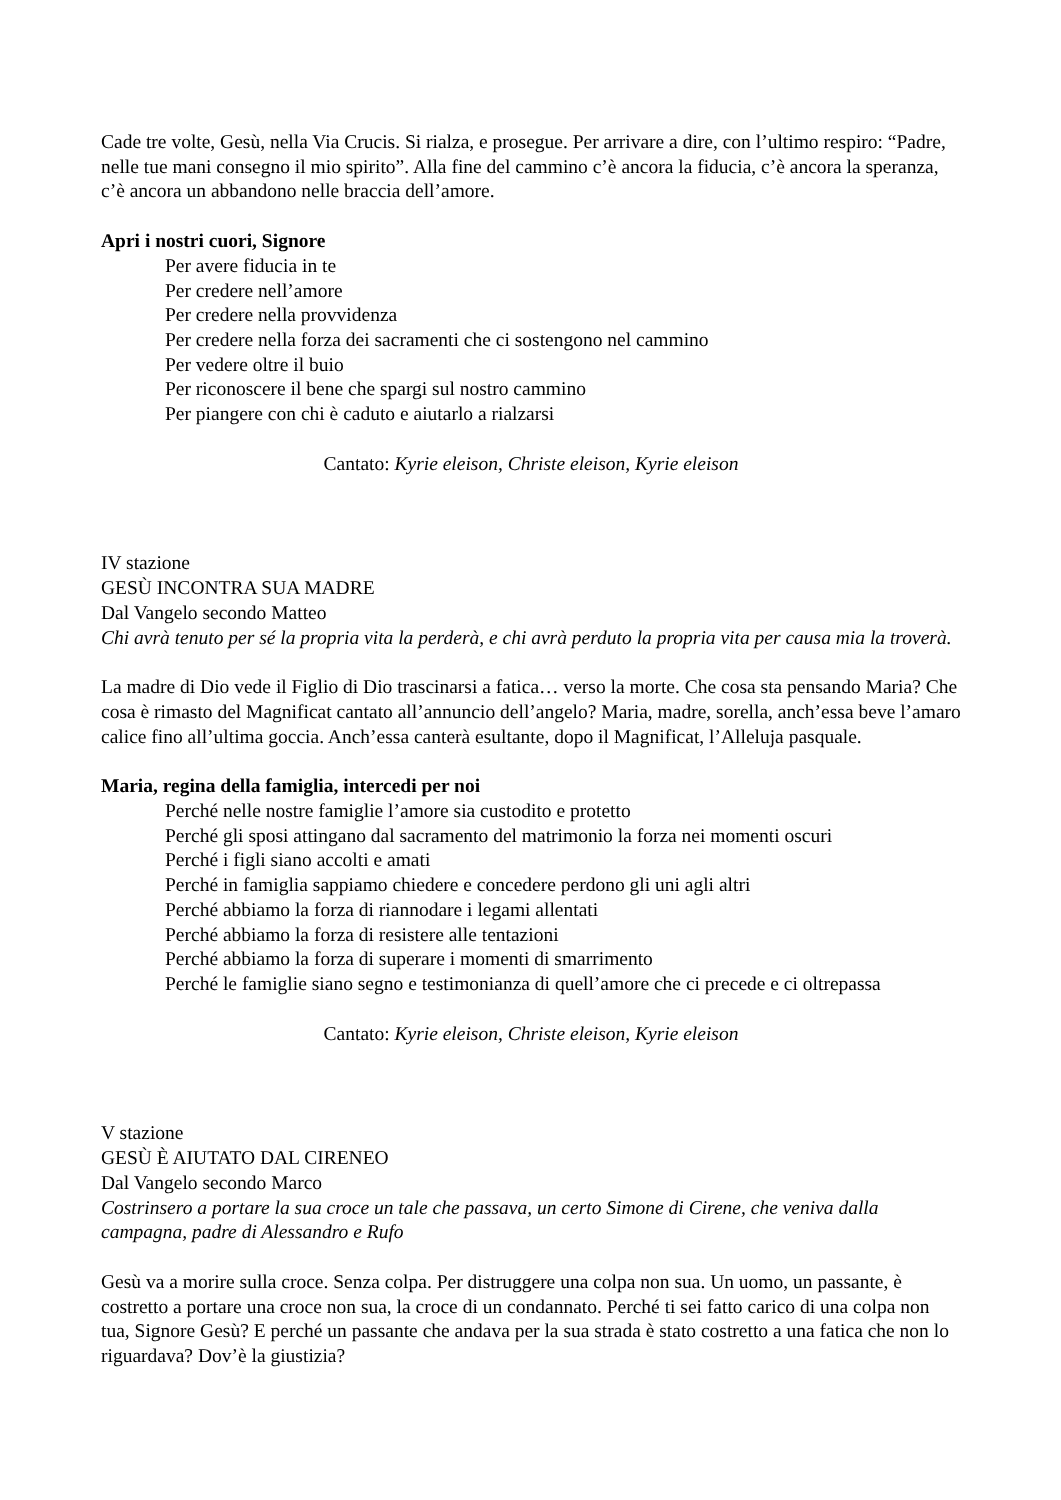Cade tre volte, Gesù, nella Via Crucis. Si rialza, e prosegue. Per arrivare a dire, con l’ultimo respiro: “Padre, nelle tue mani consegno il mio spirito”. Alla fine del cammino c’è ancora la fiducia, c’è ancora la speranza, c’è ancora un abbandono nelle braccia dell’amore.
Apri i nostri cuori, Signore
Per avere fiducia in te
Per credere nell’amore
Per credere nella provvidenza
Per credere nella forza dei sacramenti che ci sostengono nel cammino
Per vedere oltre il buio
Per riconoscere il bene che spargi sul nostro cammino
Per piangere con chi è caduto e aiutarlo a rialzarsi
Cantato: Kyrie eleison, Christe eleison, Kyrie eleison
IV stazione
GESÙ INCONTRA SUA MADRE
Dal Vangelo secondo Matteo
Chi avrà tenuto per sé la propria vita la perderà, e chi avrà perduto la propria vita per causa mia la troverà.
La madre di Dio vede il Figlio di Dio trascinarsi a fatica… verso la morte. Che cosa sta pensando Maria? Che cosa è rimasto del Magnificat cantato all’annuncio dell’angelo? Maria, madre, sorella, anch’essa beve l’amaro calice fino all’ultima goccia. Anch’essa canterà esultante, dopo il Magnificat, l’Alleluja pasquale.
Maria, regina della famiglia, intercedi per noi
Perché nelle nostre famiglie l’amore sia custodito e protetto
Perché gli sposi attingano dal sacramento del matrimonio la forza nei momenti oscuri
Perché i figli siano accolti e amati
Perché in famiglia sappiamo chiedere e concedere perdono gli uni agli altri
Perché abbiamo la forza di riannodare i legami allentati
Perché abbiamo la forza di resistere alle tentazioni
Perché abbiamo la forza di superare i momenti di smarrimento
Perché le famiglie siano segno e testimonianza di quell’amore che ci precede e ci oltrepassa
Cantato: Kyrie eleison, Christe eleison, Kyrie eleison
V stazione
GESÙ È AIUTATO DAL CIRENEO
Dal Vangelo secondo Marco
Costrinsero a portare la sua croce un tale che passava, un certo Simone di Cirene, che veniva dalla campagna, padre di Alessandro e Rufo
Gesù va a morire sulla croce. Senza colpa. Per distruggere una colpa non sua. Un uomo, un passante, è costretto a portare una croce non sua, la croce di un condannato. Perché ti sei fatto carico di una colpa non tua, Signore Gesù? E perché un passante che andava per la sua strada è stato costretto a una fatica che non lo riguardava? Dov’è la giustizia?